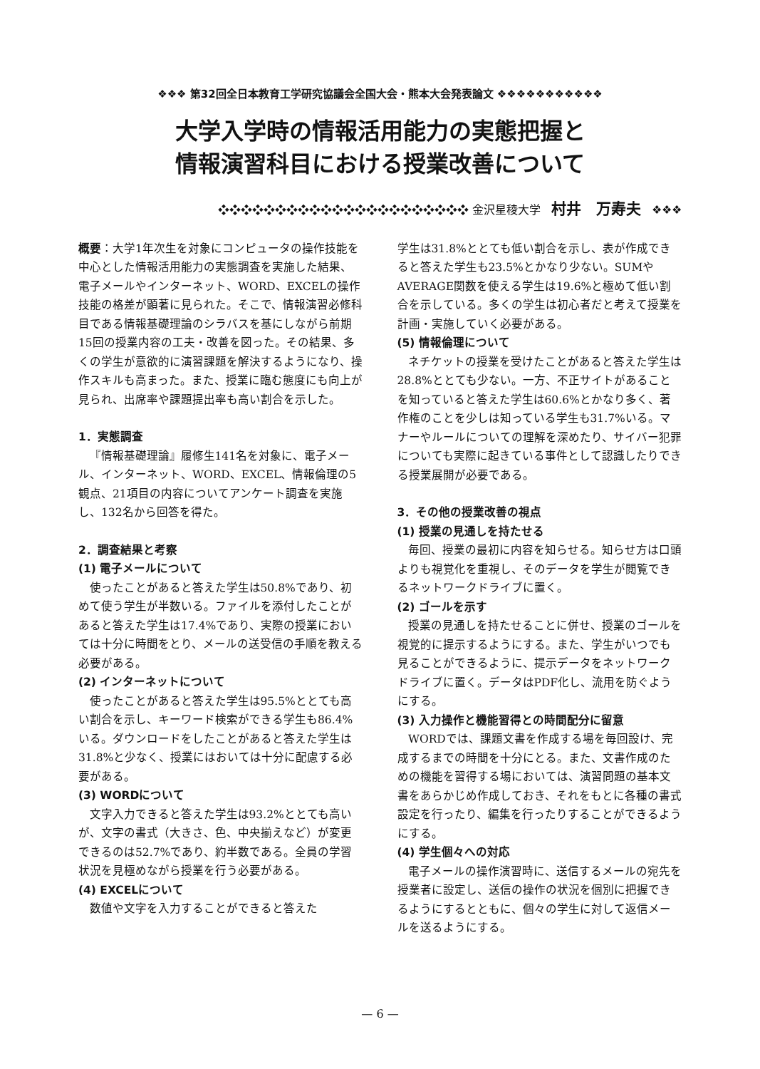❖❖❖ 第32回全日本教育工学研究協議会全国大会・熊本大会発表論文 ❖❖❖❖❖❖❖❖❖❖❖
大学入学時の情報活用能力の実態把握と
情報演習科目における授業改善について
❖❖❖❖❖❖❖❖❖❖❖❖❖❖❖❖❖❖❖❖❖❖ 金沢星稜大学 村井　万寿夫 ❖❖❖
概要：大学1年次生を対象にコンピュータの操作技能を中心とした情報活用能力の実態調査を実施した結果、電子メールやインターネット、WORD、EXCELの操作技能の格差が顕著に見られた。そこで、情報演習必修科目である情報基礎理論のシラバスを基にしながら前期15回の授業内容の工夫・改善を図った。その結果、多くの学生が意欲的に演習課題を解決するようになり、操作スキルも高まった。また、授業に臨む態度にも向上が見られ、出席率や課題提出率も高い割合を示した。
1．実態調査
『情報基礎理論』履修生141名を対象に、電子メール、インターネット、WORD、EXCEL、情報倫理の5観点、21項目の内容についてアンケート調査を実施し、132名から回答を得た。
2．調査結果と考察
(1) 電子メールについて
使ったことがあると答えた学生は50.8%であり、初めて使う学生が半数いる。ファイルを添付したことがあると答えた学生は17.4%であり、実際の授業においては十分に時間をとり、メールの送受信の手順を教える必要がある。
(2) インターネットについて
使ったことがあると答えた学生は95.5%ととても高い割合を示し、キーワード検索ができる学生も86.4%いる。ダウンロードをしたことがあると答えた学生は31.8%と少なく、授業にはおいては十分に配慮する必要がある。
(3) WORDについて
文字入力できると答えた学生は93.2%ととても高いが、文字の書式（大きさ、色、中央揃えなど）が変更できるのは52.7%であり、約半数である。全員の学習状況を見極めながら授業を行う必要がある。
(4) EXCELについて
数値や文字を入力することができると答えた
学生は31.8%ととても低い割合を示し、表が作成できると答えた学生も23.5%とかなり少ない。SUMやAVERAGE関数を使える学生は19.6%と極めて低い割合を示している。多くの学生は初心者だと考えて授業を計画・実施していく必要がある。
(5) 情報倫理について
ネチケットの授業を受けたことがあると答えた学生は28.8%ととても少ない。一方、不正サイトがあることを知っていると答えた学生は60.6%とかなり多く、著作権のことを少しは知っている学生も31.7%いる。マナーやルールについての理解を深めたり、サイバー犯罪についても実際に起きている事件として認識したりできる授業展開が必要である。
3．その他の授業改善の視点
(1) 授業の見通しを持たせる
毎回、授業の最初に内容を知らせる。知らせ方は口頭よりも視覚化を重視し、そのデータを学生が閲覧できるネットワークドライブに置く。
(2) ゴールを示す
授業の見通しを持たせることに併せ、授業のゴールを視覚的に提示するようにする。また、学生がいつでも見ることができるように、提示データをネットワークドライブに置く。データはPDF化し、流用を防ぐようにする。
(3) 入力操作と機能習得との時間配分に留意
WORDでは、課題文書を作成する場を毎回設け、完成するまでの時間を十分にとる。また、文書作成のための機能を習得する場においては、演習問題の基本文書をあらかじめ作成しておき、それをもとに各種の書式設定を行ったり、編集を行ったりすることができるようにする。
(4) 学生個々への対応
電子メールの操作演習時に、送信するメールの宛先を授業者に設定し、送信の操作の状況を個別に把握できるようにするとともに、個々の学生に対して返信メールを送るようにする。
— 6 —